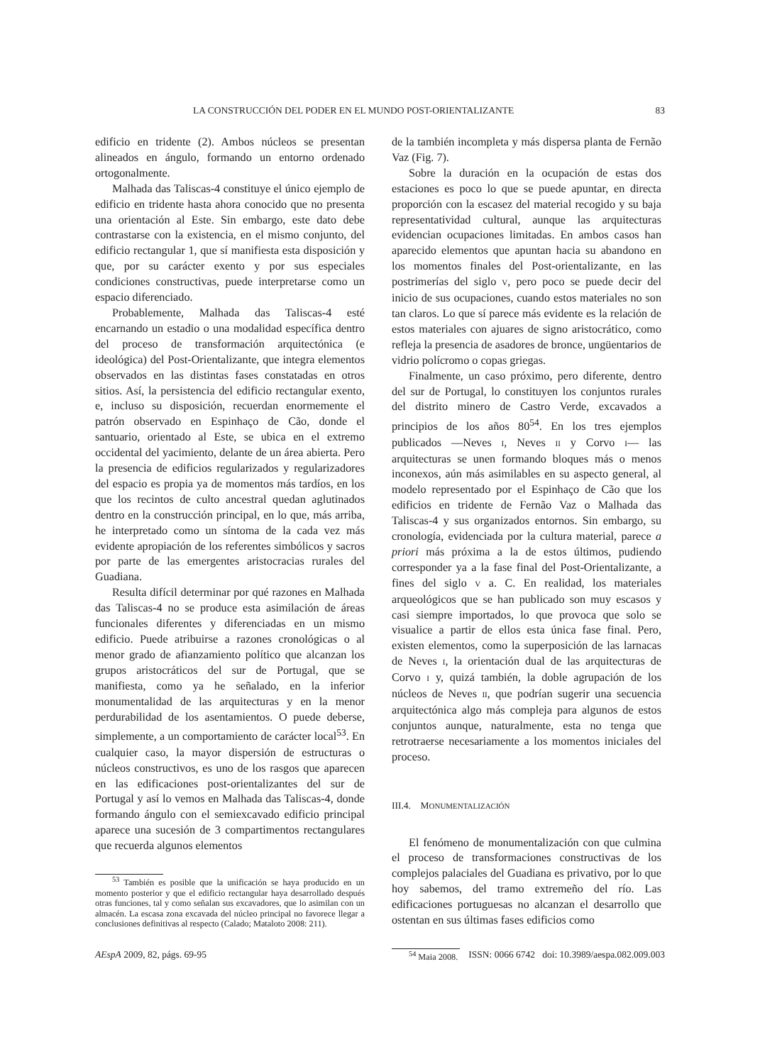LA CONSTRUCCIÓN DEL PODER EN EL MUNDO POST-ORIENTALIZANTE 83
edificio en tridente (2). Ambos núcleos se presentan alineados en ángulo, formando un entorno ordenado ortogonalmente.
Malhada das Taliscas-4 constituye el único ejemplo de edificio en tridente hasta ahora conocido que no presenta una orientación al Este. Sin embargo, este dato debe contrastarse con la existencia, en el mismo conjunto, del edificio rectangular 1, que sí manifiesta esta disposición y que, por su carácter exento y por sus especiales condiciones constructivas, puede interpretarse como un espacio diferenciado.
Probablemente, Malhada das Taliscas-4 esté encarnando un estadio o una modalidad específica dentro del proceso de transformación arquitectónica (e ideológica) del Post-Orientalizante, que integra elementos observados en las distintas fases constatadas en otros sitios. Así, la persistencia del edificio rectangular exento, e, incluso su disposición, recuerdan enormemente el patrón observado en Espinhaço de Cão, donde el santuario, orientado al Este, se ubica en el extremo occidental del yacimiento, delante de un área abierta. Pero la presencia de edificios regularizados y regularizadores del espacio es propia ya de momentos más tardíos, en los que los recintos de culto ancestral quedan aglutinados dentro en la construcción principal, en lo que, más arriba, he interpretado como un síntoma de la cada vez más evidente apropiación de los referentes simbólicos y sacros por parte de las emergentes aristocracias rurales del Guadiana.
Resulta difícil determinar por qué razones en Malhada das Taliscas-4 no se produce esta asimilación de áreas funcionales diferentes y diferenciadas en un mismo edificio. Puede atribuirse a razones cronológicas o al menor grado de afianzamiento político que alcanzan los grupos aristocráticos del sur de Portugal, que se manifiesta, como ya he señalado, en la inferior monumentalidad de las arquitecturas y en la menor perdurabilidad de los asentamientos. O puede deberse, simplemente, a un comportamiento de carácter local<sup>53</sup>. En cualquier caso, la mayor dispersión de estructuras o núcleos constructivos, es uno de los rasgos que aparecen en las edificaciones post-orientalizantes del sur de Portugal y así lo vemos en Malhada das Taliscas-4, donde formando ángulo con el semiexcavado edificio principal aparece una sucesión de 3 compartimentos rectangulares que recuerda algunos elementos
<sup>53</sup> También es posible que la unificación se haya producido en un momento posterior y que el edificio rectangular haya desarrollado después otras funciones, tal y como señalan sus excavadores, que lo asimilan con un almacén. La escasa zona excavada del núcleo principal no favorece llegar a conclusiones definitivas al respecto (Calado; Mataloto 2008: 211).
de la también incompleta y más dispersa planta de Fernão Vaz (Fig. 7).
Sobre la duración en la ocupación de estas dos estaciones es poco lo que se puede apuntar, en directa proporción con la escasez del material recogido y su baja representatividad cultural, aunque las arquitecturas evidencian ocupaciones limitadas. En ambos casos han aparecido elementos que apuntan hacia su abandono en los momentos finales del Post-orientalizante, en las postrimerías del siglo V, pero poco se puede decir del inicio de sus ocupaciones, cuando estos materiales no son tan claros. Lo que sí parece más evidente es la relación de estos materiales con ajuares de signo aristocrático, como refleja la presencia de asadores de bronce, ungüentarios de vidrio polícromo o copas griegas.
Finalmente, un caso próximo, pero diferente, dentro del sur de Portugal, lo constituyen los conjuntos rurales del distrito minero de Castro Verde, excavados a principios de los años 80<sup>54</sup>. En los tres ejemplos publicados —Neves I, Neves II y Corvo I— las arquitecturas se unen formando bloques más o menos inconexos, aún más asimilables en su aspecto general, al modelo representado por el Espinhaço de Cão que los edificios en tridente de Fernão Vaz o Malhada das Taliscas-4 y sus organizados entornos. Sin embargo, su cronología, evidenciada por la cultura material, parece a priori más próxima a la de estos últimos, pudiendo corresponder ya a la fase final del Post-Orientalizante, a fines del siglo V a. C. En realidad, los materiales arqueológicos que se han publicado son muy escasos y casi siempre importados, lo que provoca que solo se visualice a partir de ellos esta única fase final. Pero, existen elementos, como la superposición de las larnacas de Neves I, la orientación dual de las arquitecturas de Corvo I y, quizá también, la doble agrupación de los núcleos de Neves II, que podrían sugerir una secuencia arquitectónica algo más compleja para algunos de estos conjuntos aunque, naturalmente, esta no tenga que retrotraerse necesariamente a los momentos iniciales del proceso.
III.4. MONUMENTALIZACIÓN
El fenómeno de monumentalización con que culmina el proceso de transformaciones constructivas de los complejos palaciales del Guadiana es privativo, por lo que hoy sabemos, del tramo extremeño del río. Las edificaciones portuguesas no alcanzan el desarrollo que ostentan en sus últimas fases edificios como
<sup>54</sup> Maia 2008.
AEspA 2009, 82, págs. 69-95 ISSN: 0066 6742 doi: 10.3989/aespa.082.009.003